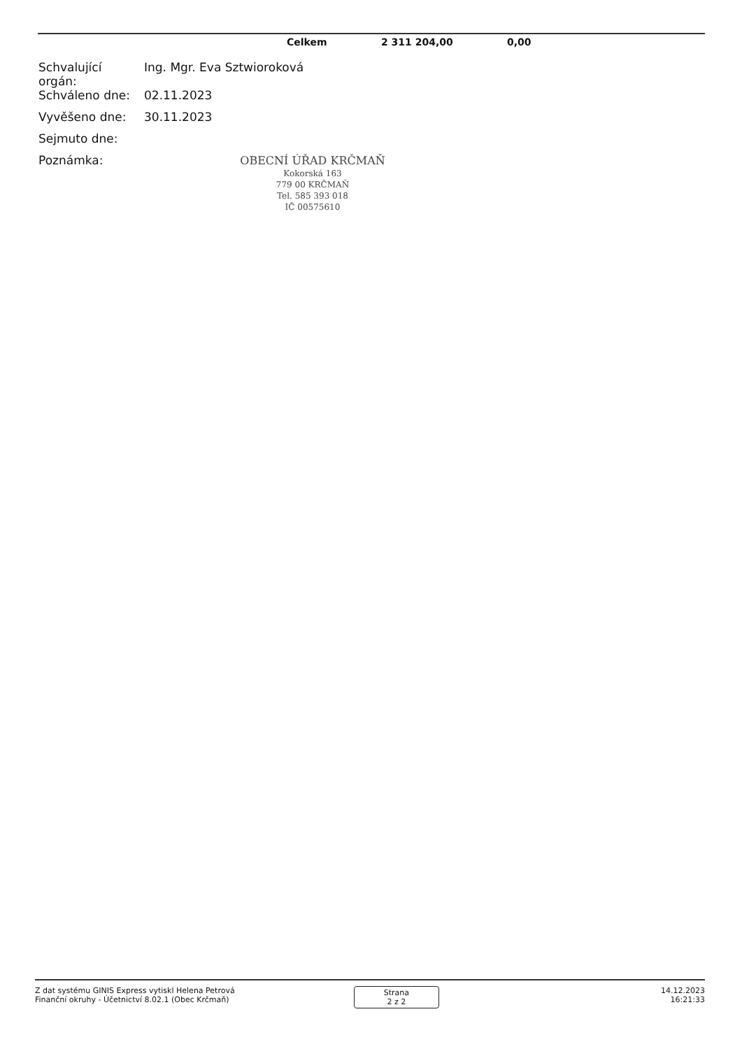| | Celkem | 2 311 204,00 | 0,00 |
| Schvalující orgán: | Ing. Mgr. Eva Sztwioroková |
| Schváleno dne: | 02.11.2023 |
| Vyvěšeno dne: | 30.11.2023 |
| Sejmuto dne: | |
| Poznámka: | |
OBECNÍ ÚŘAD KRČMAŇ
Kokorská 163
779 00 KRČMAŇ
Tel. 585 393 018
IČ 00575610
Z dat systému GINIS Express vytiskl Helena Petrová
Finanční okruhy - Účetnictví 8.02.1 (Obec Krčmaň)
Strana
2 z 2
14.12.2023
16:21:33